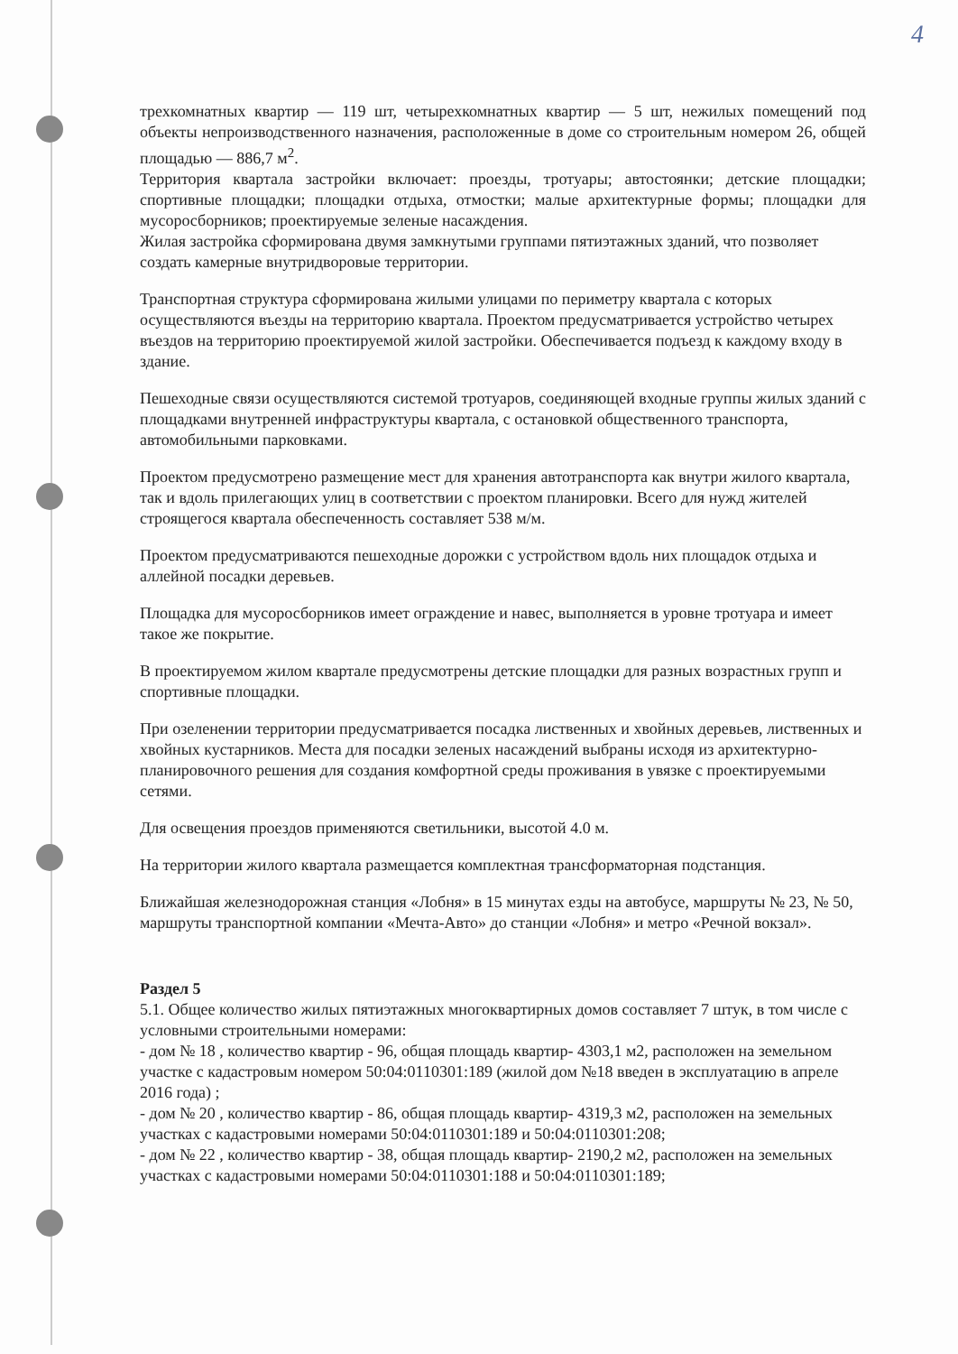4
трехкомнатных квартир — 119 шт, четырехкомнатных квартир — 5 шт, нежилых помещений под объекты непроизводственного назначения, расположенные в доме со строительным номером 26, общей площадью — 886,7 м<sup>2</sup>.
Территория квартала застройки включает: проезды, тротуары; автостоянки; детские площадки; спортивные площадки; площадки отдыха, отмостки; малые архитектурные формы; площадки для мусоросборников; проектируемые зеленые насаждения.
Жилая застройка сформирована двумя замкнутыми группами пятиэтажных зданий, что позволяет создать камерные внутридворовые территории.
Транспортная структура сформирована жилыми улицами по периметру квартала с которых осуществляются въезды на территорию квартала. Проектом предусматривается устройство четырех въездов на территорию проектируемой жилой застройки. Обеспечивается подъезд к каждому входу в здание.
Пешеходные связи осуществляются системой тротуаров, соединяющей входные группы жилых зданий с площадками внутренней инфраструктуры квартала, с остановкой общественного транспорта, автомобильными парковками.
Проектом предусмотрено размещение мест для хранения автотранспорта как внутри жилого квартала, так и вдоль прилегающих улиц в соответствии с проектом планировки. Всего для нужд жителей строящегося квартала обеспеченность составляет 538 м/м.
Проектом предусматриваются пешеходные дорожки с устройством вдоль них площадок отдыха и аллейной посадки деревьев.
Площадка для мусоросборников имеет ограждение и навес, выполняется в уровне тротуара и имеет такое же покрытие.
В проектируемом жилом квартале предусмотрены детские площадки для разных возрастных групп и спортивные площадки.
При озеленении территории предусматривается посадка лиственных и хвойных деревьев, лиственных и хвойных кустарников. Места для посадки зеленых насаждений выбраны исходя из архитектурно-планировочного решения для создания комфортной среды проживания в увязке с проектируемыми сетями.
Для освещения проездов применяются светильники, высотой 4.0 м.
На территории жилого квартала размещается комплектная трансформаторная подстанция.
Ближайшая железнодорожная станция «Лобня» в 15 минутах езды на автобусе, маршруты № 23, № 50, маршруты транспортной компании «Мечта-Авто» до станции «Лобня» и метро «Речной вокзал».
Раздел 5
5.1. Общее количество жилых пятиэтажных многоквартирных домов составляет 7 штук, в том числе с условными строительными номерами:
- дом № 18 , количество квартир - 96, общая площадь квартир- 4303,1 м2, расположен на земельном участке с кадастровым номером 50:04:0110301:189 (жилой дом №18 введен в эксплуатацию в апреле 2016 года) ;
- дом № 20 , количество квартир - 86, общая площадь квартир- 4319,3 м2, расположен на земельных участках с кадастровыми номерами 50:04:0110301:189 и 50:04:0110301:208;
- дом № 22 , количество квартир - 38, общая площадь квартир- 2190,2 м2, расположен на земельных участках с кадастровыми номерами 50:04:0110301:188 и 50:04:0110301:189;